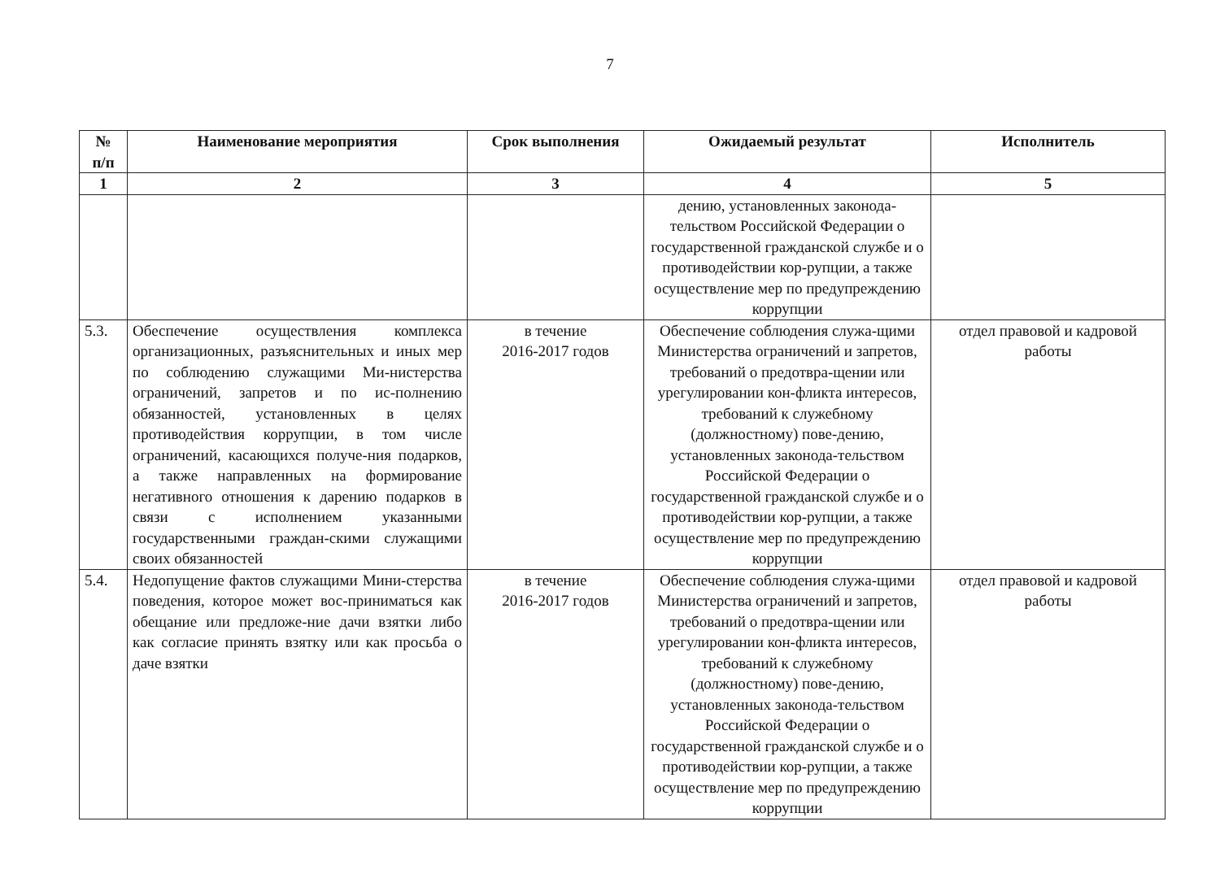7
| № п/п | Наименование мероприятия | Срок выполнения | Ожидаемый результат | Исполнитель |
| --- | --- | --- | --- | --- |
| 1 | 2 | 3 | 4 | 5 |
| | | | дению, установленных законода-тельством Российской Федерации о государственной гражданской службе и о противодействии кор-рупции, а также осуществление мер по предупреждению коррупции | |
| 5.3. | Обеспечение осуществления комплекса организационных, разъяснительных и иных мер по соблюдению служащими Ми-нистерства ограничений, запретов и по ис-полнению обязанностей, установленных в целях противодействия коррупции, в том числе ограничений, касающихся получе-ния подарков, а также направленных на формирование негативного отношения к дарению подарков в связи с исполнением указанными государственными граждан-скими служащими своих обязанностей | в течение 2016-2017 годов | Обеспечение соблюдения служа-щими Министерства ограничений и запретов, требований о предотвра-щении или урегулировании кон-фликта интересов, требований к служебному (должностному) пове-дению, установленных законода-тельством Российской Федерации о государственной гражданской службе и о противодействии кор-рупции, а также осуществление мер по предупреждению коррупции | отдел правовой и кадровой работы |
| 5.4. | Недопущение фактов служащими Мини-стерства поведения, которое может вос-приниматься как обещание или предложе-ние дачи взятки либо как согласие принять взятку или как просьба о даче взятки | в течение 2016-2017 годов | Обеспечение соблюдения служа-щими Министерства ограничений и запретов, требований о предотвра-щении или урегулировании кон-фликта интересов, требований к служебному (должностному) пове-дению, установленных законода-тельством Российской Федерации о государственной гражданской службе и о противодействии кор-рупции, а также осуществление мер по предупреждению коррупции | отдел правовой и кадровой работы |